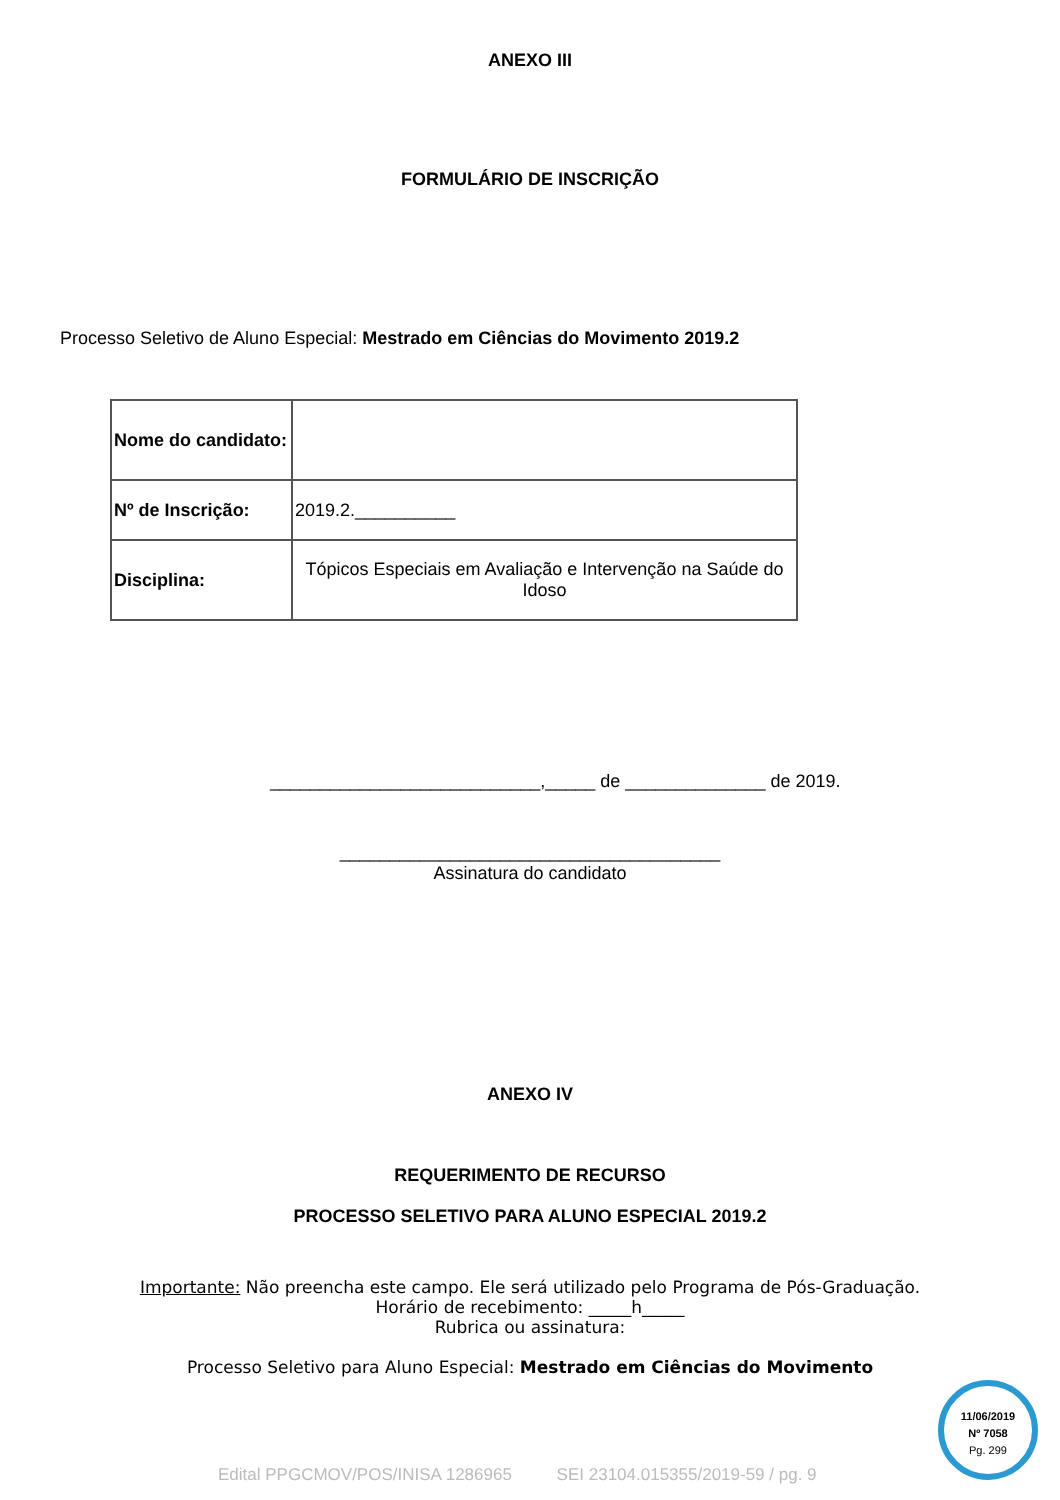ANEXO III
FORMULÁRIO DE INSCRIÇÃO
Processo Seletivo de Aluno Especial: Mestrado em Ciências do Movimento 2019.2
| Nome do candidato: | |
| Nº de Inscrição: | 2019.2.__________ |
| Disciplina: | Tópicos Especiais em Avaliação e Intervenção na Saúde do Idoso |
___________________________,_____ de ______________ de 2019.
______________________________________
Assinatura do candidato
ANEXO IV
REQUERIMENTO DE RECURSO
PROCESSO SELETIVO PARA ALUNO ESPECIAL 2019.2
Importante: Não preencha este campo. Ele será utilizado pelo Programa de Pós-Graduação.
Horário de recebimento: _____h_____
Rubrica ou assinatura:
Processo Seletivo para Aluno Especial: Mestrado em Ciências do Movimento
11/06/2019
Nº 7058
Pg. 299
Edital PPGCMOV/POS/INISA 1286965 SEI 23104.015355/2019-59 / pg. 9